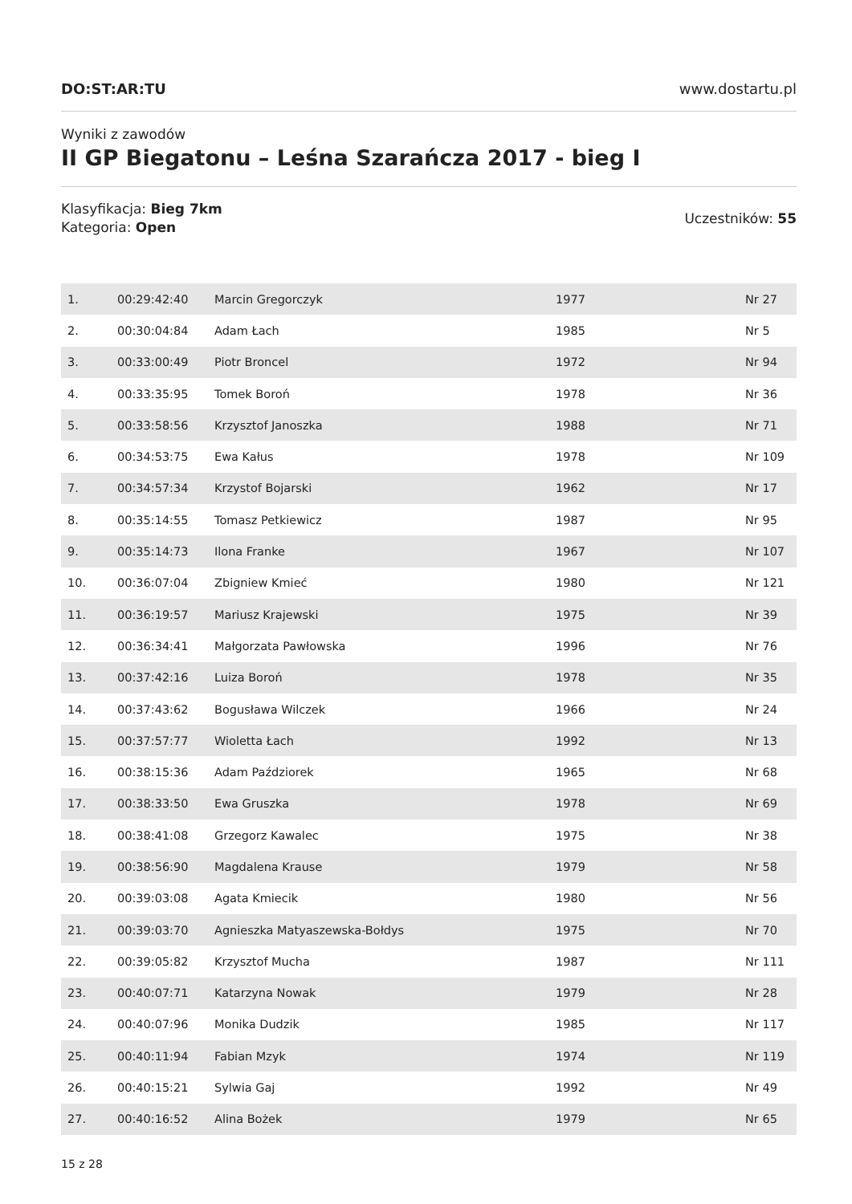DO:ST:AR:TU www.dostartu.pl
Wyniki z zawodów
II GP Biegatonu – Leśna Szarańcza 2017 - bieg I
Klasyfikacja: Bieg 7km
Kategoria: Open
Uczestników: 55
| 1. | 00:29:42:40 | Marcin Gregorczyk | 1977 | Nr 27 |
| 2. | 00:30:04:84 | Adam Łach | 1985 | Nr 5 |
| 3. | 00:33:00:49 | Piotr Broncel | 1972 | Nr 94 |
| 4. | 00:33:35:95 | Tomek Boroń | 1978 | Nr 36 |
| 5. | 00:33:58:56 | Krzysztof Janoszka | 1988 | Nr 71 |
| 6. | 00:34:53:75 | Ewa Kałus | 1978 | Nr 109 |
| 7. | 00:34:57:34 | Krzystof Bojarski | 1962 | Nr 17 |
| 8. | 00:35:14:55 | Tomasz Petkiewicz | 1987 | Nr 95 |
| 9. | 00:35:14:73 | Ilona Franke | 1967 | Nr 107 |
| 10. | 00:36:07:04 | Zbigniew Kmieć | 1980 | Nr 121 |
| 11. | 00:36:19:57 | Mariusz Krajewski | 1975 | Nr 39 |
| 12. | 00:36:34:41 | Małgorzata Pawłowska | 1996 | Nr 76 |
| 13. | 00:37:42:16 | Luiza Boroń | 1978 | Nr 35 |
| 14. | 00:37:43:62 | Bogusława Wilczek | 1966 | Nr 24 |
| 15. | 00:37:57:77 | Wioletta Łach | 1992 | Nr 13 |
| 16. | 00:38:15:36 | Adam Paździorek | 1965 | Nr 68 |
| 17. | 00:38:33:50 | Ewa Gruszka | 1978 | Nr 69 |
| 18. | 00:38:41:08 | Grzegorz Kawalec | 1975 | Nr 38 |
| 19. | 00:38:56:90 | Magdalena Krause | 1979 | Nr 58 |
| 20. | 00:39:03:08 | Agata Kmiecik | 1980 | Nr 56 |
| 21. | 00:39:03:70 | Agnieszka Matyaszewska-Bołdys | 1975 | Nr 70 |
| 22. | 00:39:05:82 | Krzysztof Mucha | 1987 | Nr 111 |
| 23. | 00:40:07:71 | Katarzyna Nowak | 1979 | Nr 28 |
| 24. | 00:40:07:96 | Monika Dudzik | 1985 | Nr 117 |
| 25. | 00:40:11:94 | Fabian Mzyk | 1974 | Nr 119 |
| 26. | 00:40:15:21 | Sylwia Gaj | 1992 | Nr 49 |
| 27. | 00:40:16:52 | Alina Bożek | 1979 | Nr 65 |
15 z 28